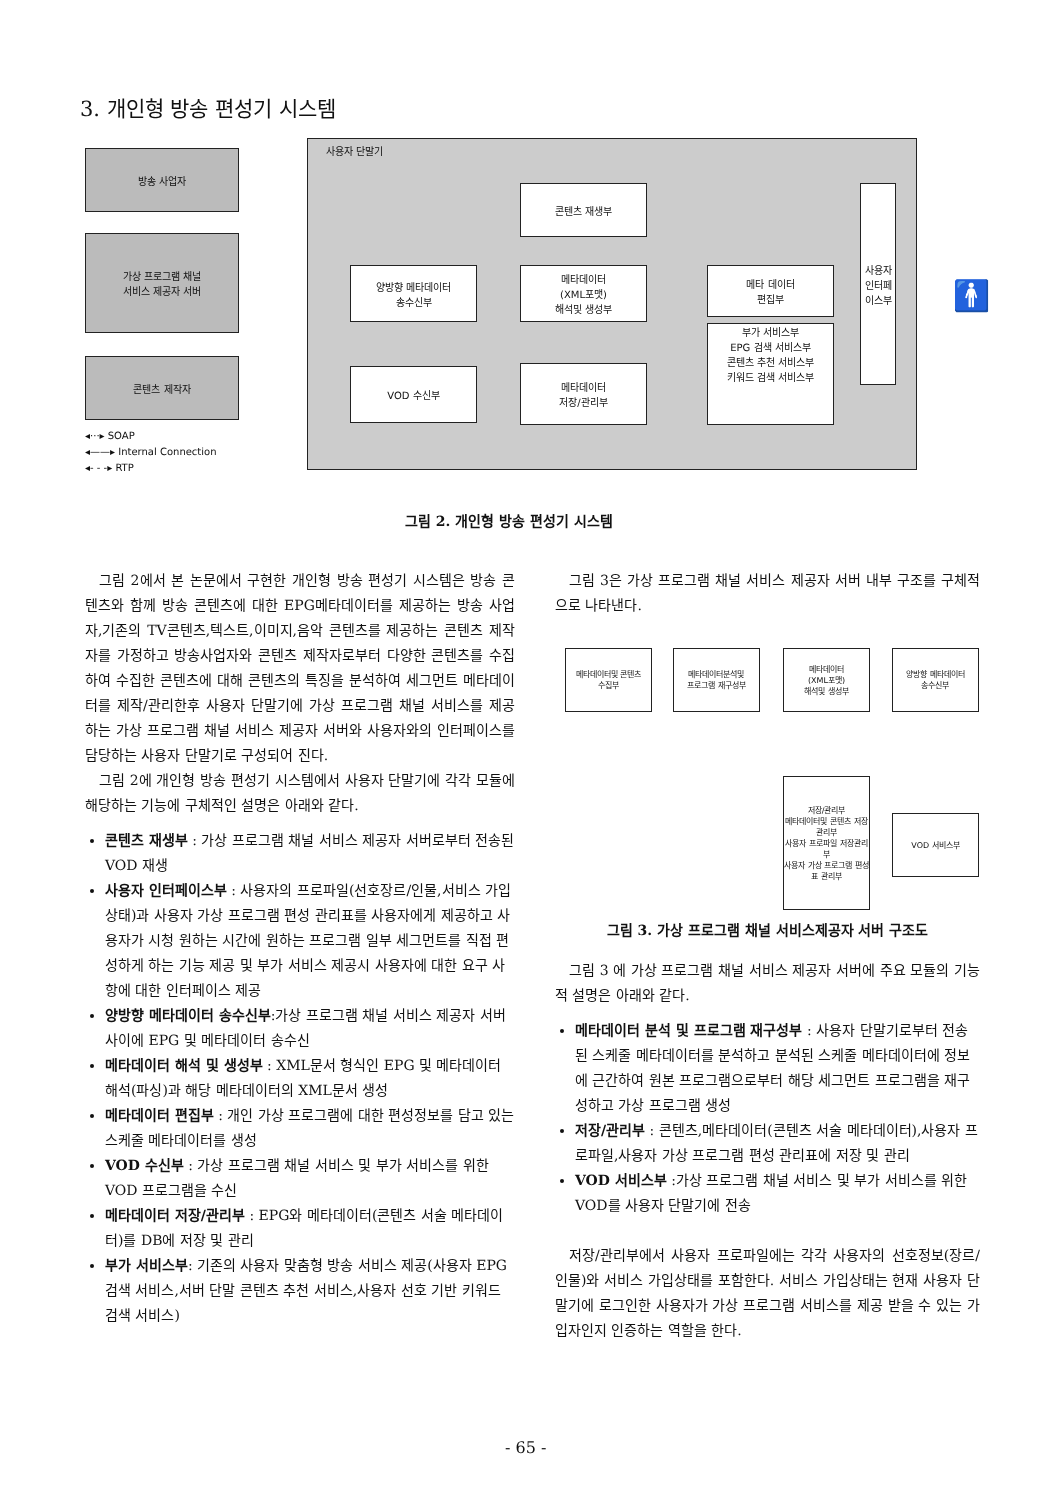3. 개인형 방송 편성기 시스템
방송 사업자
가상 프로그램 채널
서비스 제공자 서버
콘텐츠 제작자
◂···▸ SOAP
◂——▸ Internal Connection
◂- - -▸ RTP
사용자 단말기
콘텐츠 재생부
양방향 메타데이터
송수신부
메타데이터
(XML포맷)
해석및 생성부
메타 데이터
편집부
부가 서비스부
EPG 검색 서비스부
콘텐츠 추천 서비스부
키워드 검색 서비스부
VOD 수신부
메타데이터
저장/관리부
사용자
인터페이스부
🚹
그림 2. 개인형 방송 편성기 시스템
그림 2에서 본 논문에서 구현한 개인형 방송 편성기 시스템은 방송 콘텐츠와 함께 방송 콘텐츠에 대한 EPG메타데이터를 제공하는 방송 사업자,기존의 TV콘텐츠,텍스트,이미지,음악 콘텐츠를 제공하는 콘텐츠 제작자를 가정하고 방송사업자와 콘텐츠 제작자로부터 다양한 콘텐츠를 수집하여 수집한 콘텐츠에 대해 콘텐츠의 특징을 분석하여 세그먼트 메타데이터를 제작/관리한후 사용자 단말기에 가상 프로그램 채널 서비스를 제공하는 가상 프로그램 채널 서비스 제공자 서버와 사용자와의 인터페이스를 담당하는 사용자 단말기로 구성되어 진다.
그림 2에 개인형 방송 편성기 시스템에서 사용자 단말기에 각각 모듈에 해당하는 기능에 구체적인 설명은 아래와 같다.
콘텐츠 재생부 : 가상 프로그램 채널 서비스 제공자 서버로부터 전송된 VOD 재생
사용자 인터페이스부 : 사용자의 프로파일(선호장르/인물,서비스 가입상태)과 사용자 가상 프로그램 편성 관리표를 사용자에게 제공하고 사용자가 시청 원하는 시간에 원하는 프로그램 일부 세그먼트를 직접 편성하게 하는 기능 제공 및 부가 서비스 제공시 사용자에 대한 요구 사항에 대한 인터페이스 제공
양방향 메타데이터 송수신부:가상 프로그램 채널 서비스 제공자 서버 사이에 EPG 및 메타데이터 송수신
메타데이터 해석 및 생성부 : XML문서 형식인 EPG 및 메타데이터 해석(파싱)과 해당 메타데이터의 XML문서 생성
메타데이터 편집부 : 개인 가상 프로그램에 대한 편성정보를 담고 있는 스케줄 메타데이터를 생성
VOD 수신부 : 가상 프로그램 채널 서비스 및 부가 서비스를 위한 VOD 프로그램을 수신
메타데이터 저장/관리부 : EPG와 메타데이터(콘텐츠 서술 메타데이터)를 DB에 저장 및 관리
부가 서비스부: 기존의 사용자 맞춤형 방송 서비스 제공(사용자 EPG 검색 서비스,서버 단말 콘텐츠 추천 서비스,사용자 선호 기반 키워드 검색 서비스)
그림 3은 가상 프로그램 채널 서비스 제공자 서버 내부 구조를 구체적으로 나타낸다.
메타데이터및 콘텐츠
수집부
메타데이터분석및
프로그램 재구성부
메타데이터
(XML포맷)
해석및 생성부
양방향 메타데이터
송수신부
저장/관리부
메타데이터및 콘텐츠 저장관리부
사용자 프로파일 저장관리부
사용자 가상 프로그램 편성표 관리부
VOD 서비스부
그림 3. 가상 프로그램 채널 서비스제공자 서버 구조도
그림 3 에 가상 프로그램 채널 서비스 제공자 서버에 주요 모듈의 기능적 설명은 아래와 같다.
메타데이터 분석 및 프로그램 재구성부 : 사용자 단말기로부터 전송된 스케줄 메타데이터를 분석하고 분석된 스케줄 메타데이터에 정보에 근간하여 원본 프로그램으로부터 해당 세그먼트 프로그램을 재구성하고 가상 프로그램 생성
저장/관리부 : 콘텐츠,메타데이터(콘텐츠 서술 메타데이터),사용자 프로파일,사용자 가상 프로그램 편성 관리표에 저장 및 관리
VOD 서비스부 :가상 프로그램 채널 서비스 및 부가 서비스를 위한 VOD를 사용자 단말기에 전송
저장/관리부에서 사용자 프로파일에는 각각 사용자의 선호정보(장르/인물)와 서비스 가입상태를 포함한다. 서비스 가입상태는 현재 사용자 단말기에 로그인한 사용자가 가상 프로그램 서비스를 제공 받을 수 있는 가입자인지 인증하는 역할을 한다.
- 65 -